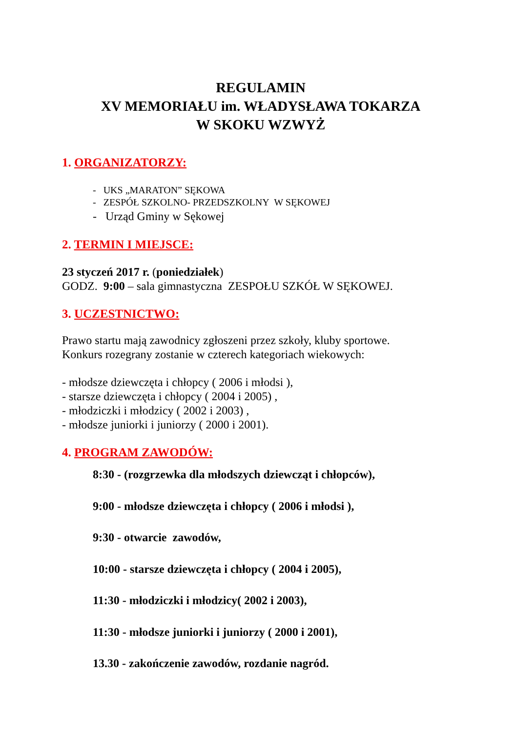REGULAMIN
XV MEMORIAŁU im. WŁADYSŁAWA TOKARZA
W SKOKU WZWYŻ
1. ORGANIZATORZY:
- UKS „MARATON” SĘKOWA
- ZESPÓŁ SZKOLNO- PRZEDSZKOLNY W SĘKOWEJ
- Urząd Gminy w Sękowej
2. TERMIN I MIEJSCE:
23 styczeń 2017 r. (poniedziałek)
GODZ. 9:00 – sala gimnastyczna ZESPOŁU SZKÓŁ W SĘKOWEJ.
3. UCZESTNICTWO:
Prawo startu mają zawodnicy zgłoszeni przez szkoły, kluby sportowe.
Konkurs rozegrany zostanie w czterech kategoriach wiekowych:
- młodsze dziewczęta i chłopcy ( 2006 i młodsi ),
- starsze dziewczęta i chłopcy ( 2004 i 2005) ,
- młodziczki i młodzicy ( 2002 i 2003) ,
- młodsze juniorki i juniorzy ( 2000 i 2001).
4. PROGRAM ZAWODÓW:
8:30 - (rozgrzewka dla młodszych dziewcząt i chłopców),
9:00 - młodsze dziewczęta i chłopcy ( 2006 i młodsi ),
9:30 - otwarcie zawodów,
10:00 - starsze dziewczęta i chłopcy ( 2004 i 2005),
11:30 - młodziczki i młodzicy( 2002 i 2003),
11:30 - młodsze juniorki i juniorzy ( 2000 i 2001),
13.30 - zakończenie zawodów, rozdanie nagród.